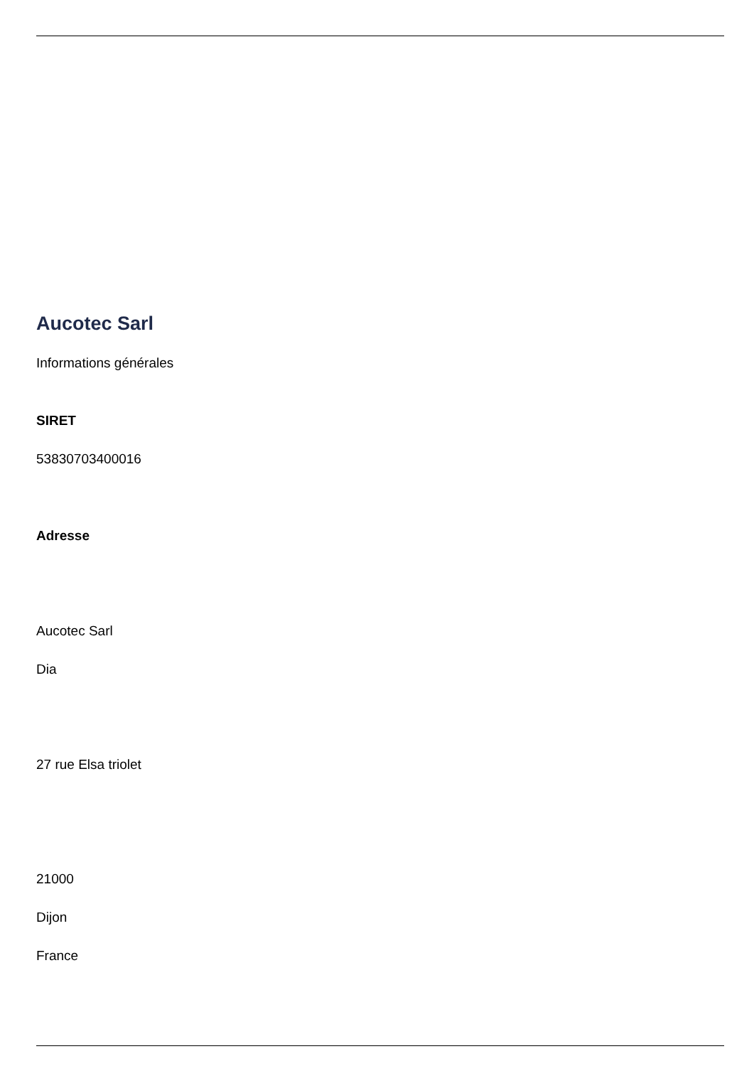Aucotec Sarl
Informations générales
SIRET
53830703400016
Adresse
Aucotec Sarl
Dia
27 rue Elsa triolet
21000
Dijon
France